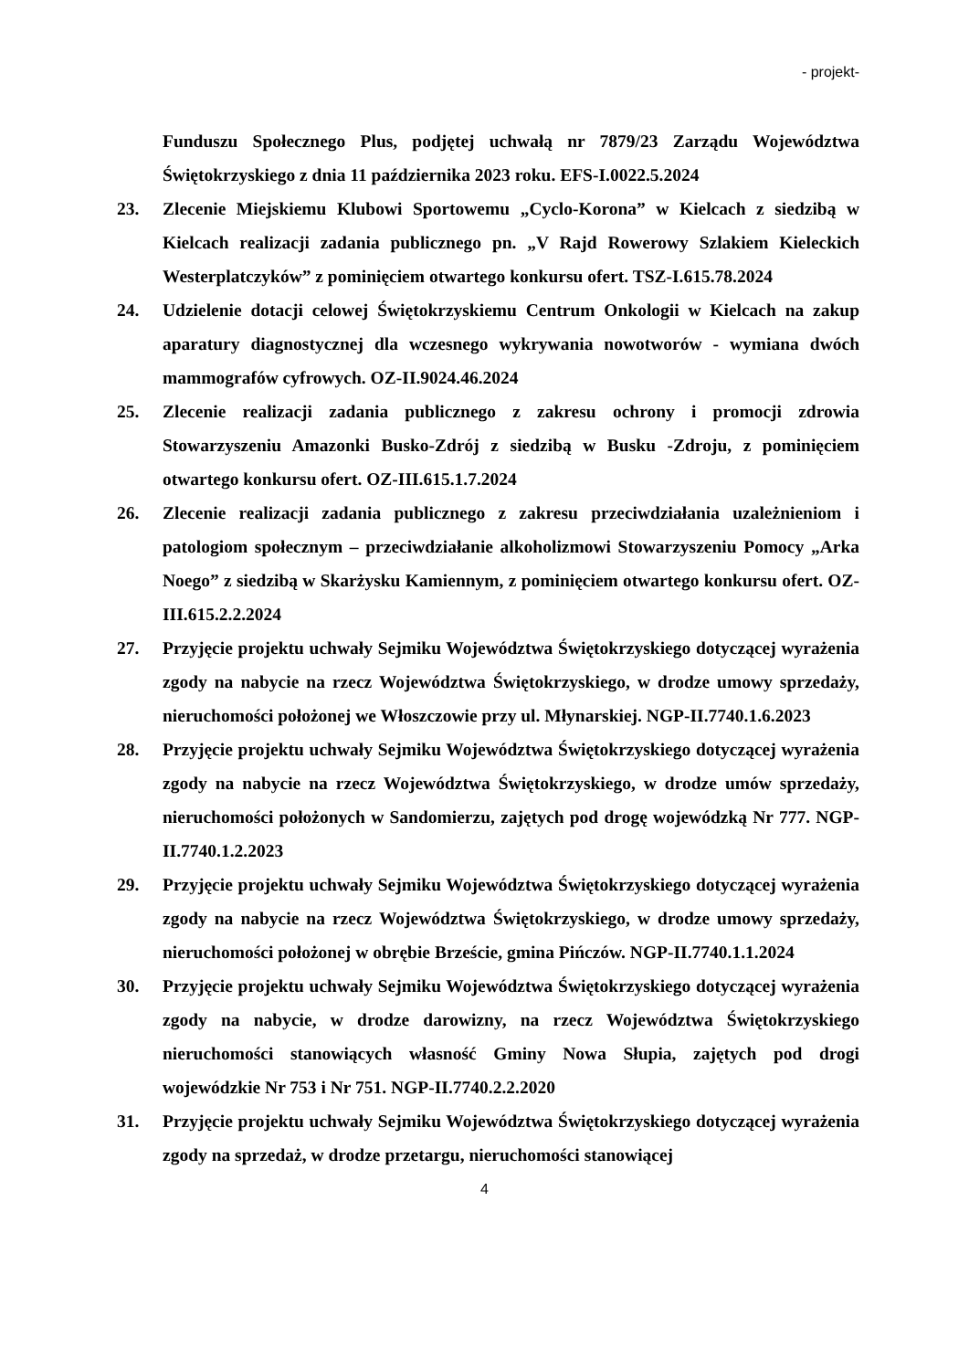- projekt-
Funduszu Społecznego Plus, podjętej uchwałą nr 7879/23 Zarządu Województwa Świętokrzyskiego z dnia 11 października 2023 roku. EFS-I.0022.5.2024
23. Zlecenie Miejskiemu Klubowi Sportowemu „Cyclo-Korona” w Kielcach z siedzibą w Kielcach realizacji zadania publicznego pn. „V Rajd Rowerowy Szlakiem Kieleckich Westerplatczyków” z pominięciem otwartego konkursu ofert. TSZ-I.615.78.2024
24. Udzielenie dotacji celowej Świętokrzyskiemu Centrum Onkologii w Kielcach na zakup aparatury diagnostycznej dla wczesnego wykrywania nowotworów - wymiana dwóch mammografów cyfrowych. OZ-II.9024.46.2024
25. Zlecenie realizacji zadania publicznego z zakresu ochrony i promocji zdrowia Stowarzyszeniu Amazonki Busko-Zdrój z siedzibą w Busku -Zdroju, z pominięciem otwartego konkursu ofert. OZ-III.615.1.7.2024
26. Zlecenie realizacji zadania publicznego z zakresu przeciwdziałania uzależnieniom i patologiom społecznym – przeciwdziałanie alkoholizmowi Stowarzyszeniu Pomocy „Arka Noego” z siedzibą w Skarżysku Kamiennym, z pominięciem otwartego konkursu ofert. OZ-III.615.2.2.2024
27. Przyjęcie projektu uchwały Sejmiku Województwa Świętokrzyskiego dotyczącej wyrażenia zgody na nabycie na rzecz Województwa Świętokrzyskiego, w drodze umowy sprzedaży, nieruchomości położonej we Włoszczowie przy ul. Młynarskiej. NGP-II.7740.1.6.2023
28. Przyjęcie projektu uchwały Sejmiku Województwa Świętokrzyskiego dotyczącej wyrażenia zgody na nabycie na rzecz Województwa Świętokrzyskiego, w drodze umów sprzedaży, nieruchomości położonych w Sandomierzu, zajętych pod drogę wojewódzką Nr 777. NGP-II.7740.1.2.2023
29. Przyjęcie projektu uchwały Sejmiku Województwa Świętokrzyskiego dotyczącej wyrażenia zgody na nabycie na rzecz Województwa Świętokrzyskiego, w drodze umowy sprzedaży, nieruchomości położonej w obrębie Brzeście, gmina Pińczów. NGP-II.7740.1.1.2024
30. Przyjęcie projektu uchwały Sejmiku Województwa Świętokrzyskiego dotyczącej wyrażenia zgody na nabycie, w drodze darowizny, na rzecz Województwa Świętokrzyskiego nieruchomości stanowiących własność Gminy Nowa Słupia, zajętych pod drogi wojewódzkie Nr 753 i Nr 751. NGP-II.7740.2.2.2020
31. Przyjęcie projektu uchwały Sejmiku Województwa Świętokrzyskiego dotyczącej wyrażenia zgody na sprzedaż, w drodze przetargu, nieruchomości stanowiącej
4